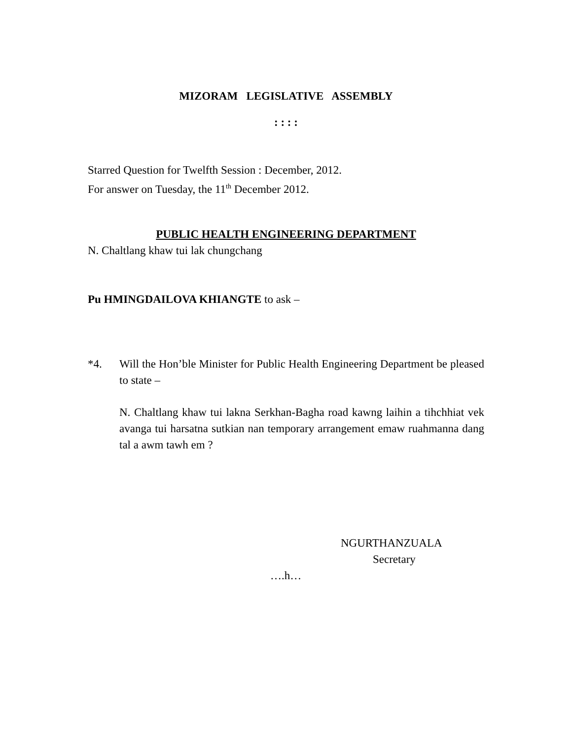MIZORAM LEGISLATIVE ASSEMBLY
: : : :
Starred Question for Twelfth Session : December, 2012.
For answer on Tuesday, the 11<sup>th</sup> December 2012.
PUBLIC HEALTH ENGINEERING DEPARTMENT
N. Chaltlang khaw tui lak chungchang
Pu HMINGDAILOVA KHIANGTE to ask –
*4. Will the Hon’ble Minister for Public Health Engineering Department be pleased to state –
N. Chaltlang khaw tui lakna Serkhan-Bagha road kawng laihin a tihchhiat vek avanga tui harsatna sutkian nan temporary arrangement emaw ruahmanna dang tal a awm tawh em ?
NGURTHANZUALA
Secretary
….h…